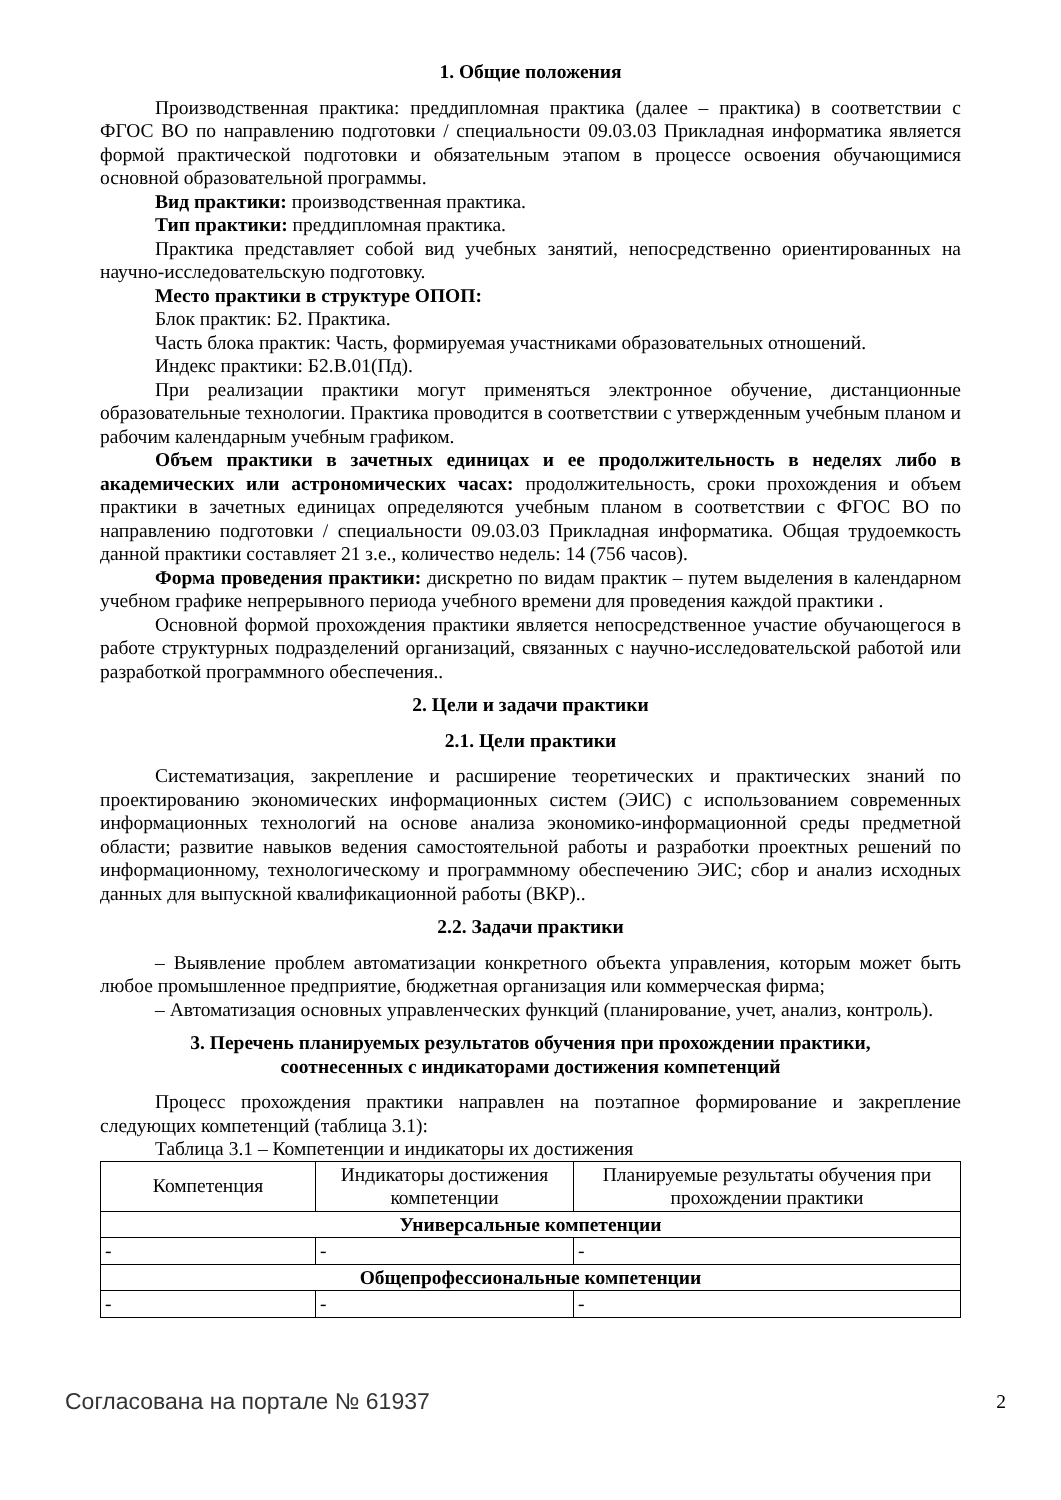1. Общие положения
Производственная практика: преддипломная практика (далее – практика) в соответствии с ФГОС ВО по направлению подготовки / специальности 09.03.03 Прикладная информатика является формой практической подготовки и обязательным этапом в процессе освоения обучающимися основной образовательной программы.
Вид практики: производственная практика.
Тип практики: преддипломная практика.
Практика представляет собой вид учебных занятий, непосредственно ориентированных на научно-исследовательскую подготовку.
Место практики в структуре ОПОП:
Блок практик: Б2. Практика.
Часть блока практик: Часть, формируемая участниками образовательных отношений.
Индекс практики: Б2.В.01(Пд).
При реализации практики могут применяться электронное обучение, дистанционные образовательные технологии. Практика проводится в соответствии с утвержденным учебным планом и рабочим календарным учебным графиком.
Объем практики в зачетных единицах и ее продолжительность в неделях либо в академических или астрономических часах: продолжительность, сроки прохождения и объем практики в зачетных единицах определяются учебным планом в соответствии с ФГОС ВО по направлению подготовки / специальности 09.03.03 Прикладная информатика. Общая трудоемкость данной практики составляет 21 з.е., количество недель: 14 (756 часов).
Форма проведения практики: дискретно по видам практик – путем выделения в календарном учебном графике непрерывного периода учебного времени для проведения каждой практики .
Основной формой прохождения практики является непосредственное участие обучающегося в работе структурных подразделений организаций, связанных с научно-исследовательской работой или разработкой программного обеспечения..
2. Цели и задачи практики
2.1. Цели практики
Систематизация, закрепление и расширение теоретических и практических знаний по проектированию экономических информационных систем (ЭИС) с использованием современных информационных технологий на основе анализа экономико-информационной среды предметной области; развитие навыков ведения самостоятельной работы и разработки проектных решений по информационному, технологическому и программному обеспечению ЭИС; сбор и анализ исходных данных для выпускной квалификационной работы (ВКР)..
2.2. Задачи практики
– Выявление проблем автоматизации конкретного объекта управления, которым может быть любое промышленное предприятие, бюджетная организация или коммерческая фирма;
– Автоматизация основных управленческих функций (планирование, учет, анализ, контроль).
3. Перечень планируемых результатов обучения при прохождении практики,
соотнесенных с индикаторами достижения компетенций
Процесс прохождения практики направлен на поэтапное формирование и закрепление следующих компетенций (таблица 3.1):
Таблица 3.1 – Компетенции и индикаторы их достижения
| Компетенция | Индикаторы достижения компетенции | Планируемые результаты обучения при прохождении практики |
| --- | --- | --- |
| Универсальные компетенции | | |
| - | - | - |
| Общепрофессиональные компетенции | | |
| - | - | - |
Согласована на портале № 61937 2